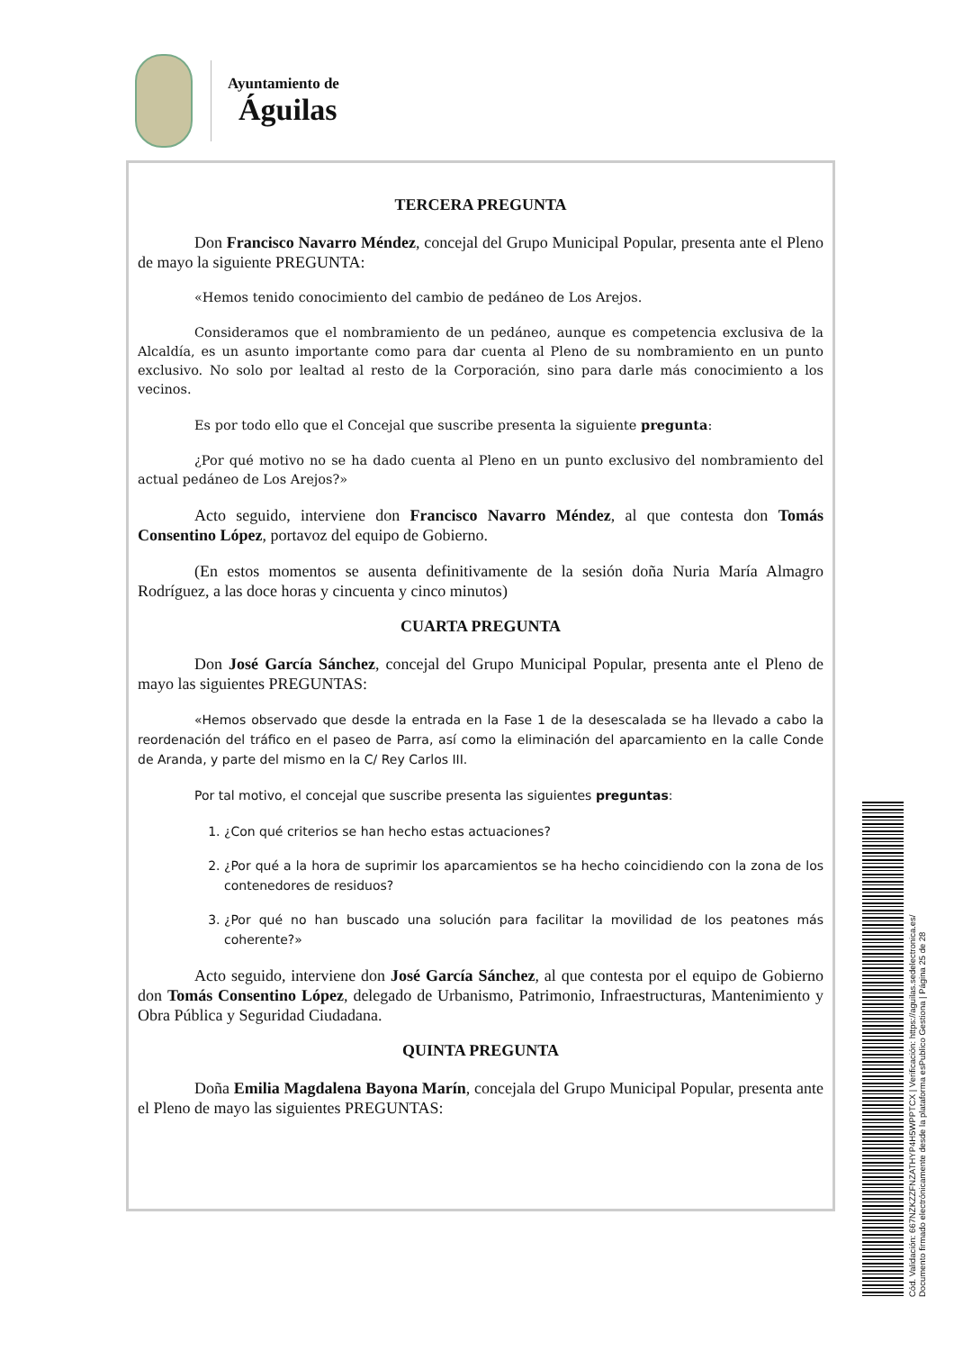Ayuntamiento de
Águilas
TERCERA PREGUNTA
Don Francisco Navarro Méndez, concejal del Grupo Municipal Popular, presenta ante el Pleno de mayo la siguiente PREGUNTA:
«Hemos tenido conocimiento del cambio de pedáneo de Los Arejos.
Consideramos que el nombramiento de un pedáneo, aunque es competencia exclusiva de la Alcaldía, es un asunto importante como para dar cuenta al Pleno de su nombramiento en un punto exclusivo. No solo por lealtad al resto de la Corporación, sino para darle más conocimiento a los vecinos.
Es por todo ello que el Concejal que suscribe presenta la siguiente pregunta:
¿Por qué motivo no se ha dado cuenta al Pleno en un punto exclusivo del nombramiento del actual pedáneo de Los Arejos?»
Acto seguido, interviene don Francisco Navarro Méndez, al que contesta don Tomás Consentino López, portavoz del equipo de Gobierno.
(En estos momentos se ausenta definitivamente de la sesión doña Nuria María Almagro Rodríguez, a las doce horas y cincuenta y cinco minutos)
CUARTA PREGUNTA
Don José García Sánchez, concejal del Grupo Municipal Popular, presenta ante el Pleno de mayo las siguientes PREGUNTAS:
«Hemos observado que desde la entrada en la Fase 1 de la desescalada se ha llevado a cabo la reordenación del tráfico en el paseo de Parra, así como la eliminación del aparcamiento en la calle Conde de Aranda, y parte del mismo en la C/ Rey Carlos III.
Por tal motivo, el concejal que suscribe presenta las siguientes preguntas:
1. ¿Con qué criterios se han hecho estas actuaciones?
2. ¿Por qué a la hora de suprimir los aparcamientos se ha hecho coincidiendo con la zona de los contenedores de residuos?
3. ¿Por qué no han buscado una solución para facilitar la movilidad de los peatones más coherente?»
Acto seguido, interviene don José García Sánchez, al que contesta por el equipo de Gobierno don Tomás Consentino López, delegado de Urbanismo, Patrimonio, Infraestructuras, Mantenimiento y Obra Pública y Seguridad Ciudadana.
QUINTA PREGUNTA
Doña Emilia Magdalena Bayona Marín, concejala del Grupo Municipal Popular, presenta ante el Pleno de mayo las siguientes PREGUNTAS:
Cód. Validación: 667NZKZZFNZATHYP4H5WPPTCX | Verificación: https://aguilas.sedelectronica.es/
Documento firmado electrónicamente desde la plataforma esPublico Gestiona | Página 25 de 28